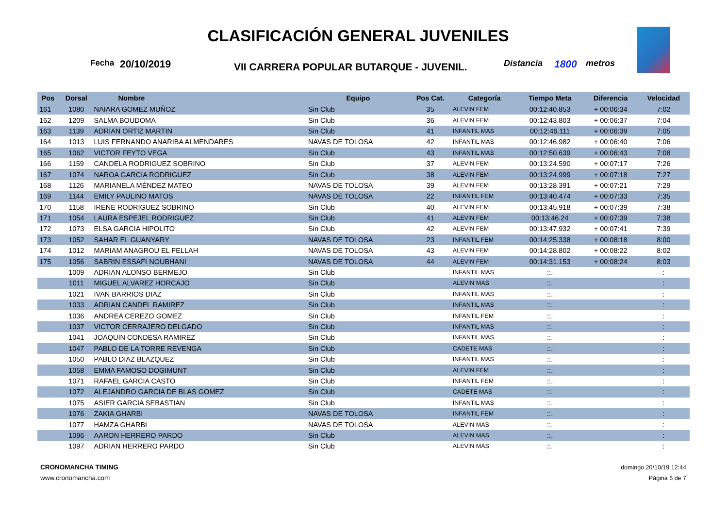CLASIFICACIÓN GENERAL JUVENILES
Fecha 20/10/2019 VII CARRERA POPULAR BUTARQUE - JUVENIL. Distancia 1800 metros
| Pos | Dorsal | Nombre | Equipo | Pos Cat. | Categoría | Tiempo Meta | Diferencia | Velocidad |
| --- | --- | --- | --- | --- | --- | --- | --- | --- |
| 161 | 1080 | NAIARA GOMEZ MUÑOZ | Sin Club | 35 | ALEVIN FEM | 00:12:40.853 | + 00:06:34 | 7:02 |
| 162 | 1209 | SALMA BOUDOMA | Sin Club | 36 | ALEVIN FEM | 00:12:43.803 | + 00:06:37 | 7:04 |
| 163 | 1139 | ADRIAN ORTIZ MARTIN | Sin Club | 41 | INFANTIL MAS | 00:12:46.111 | + 00:06:39 | 7:05 |
| 164 | 1013 | LUIS FERNANDO ANARIBA ALMENDARES | NAVAS DE TOLOSA | 42 | INFANTIL MAS | 00:12:46.982 | + 00:06:40 | 7:06 |
| 165 | 1062 | VICTOR FEYTO VEGA | Sin Club | 43 | INFANTIL MAS | 00:12:50.639 | + 00:06:43 | 7:08 |
| 166 | 1159 | CANDELA RODRIGUEZ SOBRINO | Sin Club | 37 | ALEVIN FEM | 00:13:24.590 | + 00:07:17 | 7:26 |
| 167 | 1074 | NAROA GARCIA RODRIGUEZ | Sin Club | 38 | ALEVIN FEM | 00:13:24.999 | + 00:07:18 | 7:27 |
| 168 | 1126 | MARIANELA MÉNDEZ MATEO | NAVAS DE TOLOSA | 39 | ALEVIN FEM | 00:13:28.391 | + 00:07:21 | 7:29 |
| 169 | 1144 | EMILY PAULINO MATOS | NAVAS DE TOLOSA | 22 | INFANTIL FEM | 00:13:40.474 | + 00:07:33 | 7:35 |
| 170 | 1158 | IRENE RODRIGUEZ SOBRINO | Sin Club | 40 | ALEVIN FEM | 00:13:45.918 | + 00:07:39 | 7:38 |
| 171 | 1054 | LAURA ESPEJEL RODRIGUEZ | Sin Club | 41 | ALEVIN FEM | 00:13:46.24 | + 00:07:39 | 7:38 |
| 172 | 1073 | ELSA GARCIA HIPOLITO | Sin Club | 42 | ALEVIN FEM | 00:13:47.932 | + 00:07:41 | 7:39 |
| 173 | 1052 | SAHAR EL GUANYARY | NAVAS DE TOLOSA | 23 | INFANTIL FEM | 00:14:25.338 | + 00:08:18 | 8:00 |
| 174 | 1012 | MARIAM ANAGROU EL FELLAH | NAVAS DE TOLOSA | 43 | ALEVIN FEM | 00:14:28.802 | + 00:08:22 | 8:02 |
| 175 | 1056 | SABRIN ESSAFI NOUBHANI | NAVAS DE TOLOSA | 44 | ALEVIN FEM | 00:14:31.153 | + 00:08:24 | 8:03 |
| | 1009 | ADRIAN ALONSO BERMEJO | Sin Club | | INFANTIL MAS | ::. | | : |
| | 1011 | MIGUEL ALVAREZ HORCAJO | Sin Club | | ALEVIN MAS | ::. | | : |
| | 1021 | IVAN BARRIOS DIAZ | Sin Club | | INFANTIL MAS | ::. | | : |
| | 1033 | ADRIAN CANDEL RAMIREZ | Sin Club | | INFANTIL MAS | ::. | | : |
| | 1036 | ANDREA CEREZO GOMEZ | Sin Club | | INFANTIL FEM | ::. | | : |
| | 1037 | VICTOR CERRAJERO DELGADO | Sin Club | | INFANTIL MAS | ::. | | : |
| | 1041 | JOAQUIN CONDESA RAMIREZ | Sin Club | | INFANTIL MAS | ::. | | : |
| | 1047 | PABLO DE LA TORRE REVENGA | Sin Club | | CADETE MAS | ::. | | : |
| | 1050 | PABLO DIAZ BLAZQUEZ | Sin Club | | INFANTIL MAS | ::. | | : |
| | 1058 | EMMA FAMOSO DOGIMUNT | Sin Club | | ALEVIN FEM | ::. | | : |
| | 1071 | RAFAEL GARCIA CASTO | Sin Club | | INFANTIL FEM | ::. | | : |
| | 1072 | ALEJANDRO GARCIA DE BLAS GOMEZ | Sin Club | | CADETE MAS | ::. | | : |
| | 1075 | ASIER GARCIA SEBASTIAN | Sin Club | | INFANTIL MAS | ::. | | : |
| | 1076 | ZAKIA GHARBI | NAVAS DE TOLOSA | | INFANTIL FEM | ::. | | : |
| | 1077 | HAMZA GHARBI | NAVAS DE TOLOSA | | ALEVIN MAS | ::. | | : |
| | 1096 | AARON HERRERO PARDO | Sin Club | | ALEVIN MAS | ::. | | : |
| | 1097 | ADRIAN HERRERO PARDO | Sin Club | | ALEVIN MAS | ::. | | : |
CRONOMANCHA TIMING
www.cronomancha.com
domingo 20/10/19 12:44
Página 6 de 7